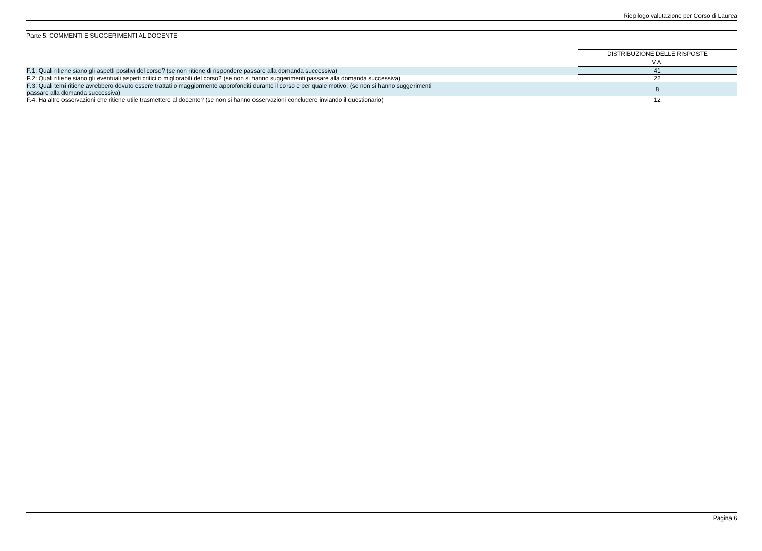Riepilogo valutazione per Corso di Laurea
Parte 5: COMMENTI E SUGGERIMENTI AL DOCENTE
| | DISTRIBUZIONE DELLE RISPOSTE |
| | V.A. |
| F.1: Quali ritiene siano gli aspetti positivi del corso? (se non ritiene di rispondere passare alla domanda successiva) | 41 |
| F.2: Quali ritiene siano gli eventuali aspetti critici o migliorabili del corso? (se non si hanno suggerimenti passare alla domanda successiva) | 22 |
| F.3: Quali temi ritiene avrebbero dovuto essere trattati o maggiormente approfonditi durante il corso e per quale motivo: (se non si hanno suggerimenti passare alla domanda successiva) | 8 |
| F.4: Ha altre osservazioni che ritiene utile trasmettere al docente? (se non si hanno osservazioni concludere inviando il questionario) | 12 |
Pagina 6